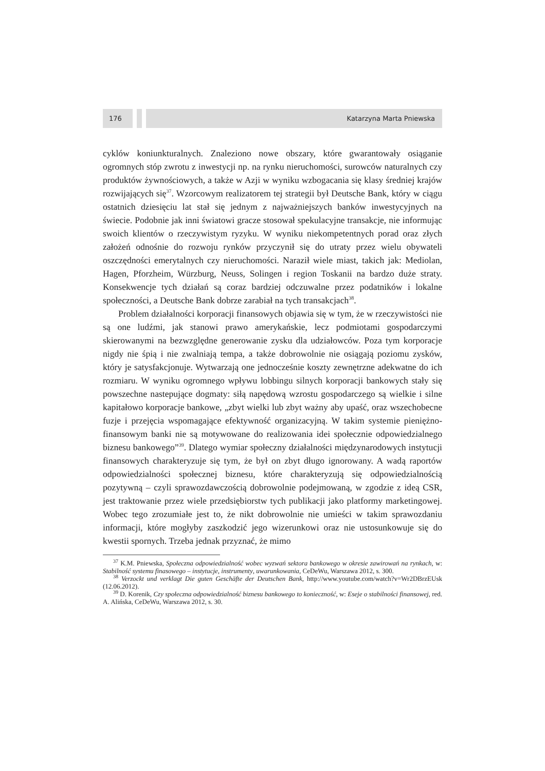176 Katarzyna Marta Pniewska
cyklów koniunkturalnych. Znaleziono nowe obszary, które gwarantowały osiąganie ogromnych stóp zwrotu z inwestycji np. na rynku nieruchomości, surowców naturalnych czy produktów żywnościowych, a także w Azji w wyniku wzbogacania się klasy średniej krajów rozwijających się<sup>37</sup>. Wzorcowym realizatorem tej strategii był Deutsche Bank, który w ciągu ostatnich dziesięciu lat stał się jednym z najważniejszych banków inwestycyjnych na świecie. Podobnie jak inni światowi gracze stosował spekulacyjne transakcje, nie informując swoich klientów o rzeczywistym ryzyku. W wyniku niekompetentnych porad oraz złych założeń odnośnie do rozwoju rynków przyczynił się do utraty przez wielu obywateli oszczędności emerytalnych czy nieruchomości. Naraził wiele miast, takich jak: Mediolan, Hagen, Pforzheim, Würzburg, Neuss, Solingen i region Toskanii na bardzo duże straty. Konsekwencje tych działań są coraz bardziej odczuwalne przez podatników i lokalne społeczności, a Deutsche Bank dobrze zarabiał na tych transakcjach<sup>38</sup>.
Problem działalności korporacji finansowych objawia się w tym, że w rzeczywistości nie są one ludźmi, jak stanowi prawo amerykańskie, lecz podmiotami gospodarczymi skierowanymi na bezwzględne generowanie zysku dla udziałowców. Poza tym korporacje nigdy nie śpią i nie zwalniają tempa, a także dobrowolnie nie osiągają poziomu zysków, który je satysfakcjonuje. Wytwarzają one jednocześnie koszty zewnętrzne adekwatne do ich rozmiaru. W wyniku ogromnego wpływu lobbingu silnych korporacji bankowych stały się powszechne nastepujące dogmaty: siłą napędową wzrostu gospodarczego są wielkie i silne kapitałowo korporacje bankowe, „zbyt wielki lub zbyt ważny aby upaść, oraz wszechobecne fuzje i przejęcia wspomagające efektywność organizacyjną. W takim systemie pieniężno-finansowym banki nie są motywowane do realizowania idei społecznie odpowiedzialnego biznesu bankowego”<sup>39</sup>. Dlatego wymiar społeczny działalności międzynarodowych instytucji finansowych charakteryzuje się tym, że był on zbyt długo ignorowany. A wadą raportów odpowiedzialności społecznej biznesu, które charakteryzują się odpowiedzialnością pozytywną – czyli sprawozdawczością dobrowolnie podejmowaną, w zgodzie z ideą CSR, jest traktowanie przez wiele przedsiębiorstw tych publikacji jako platformy marketingowej. Wobec tego zrozumiałe jest to, że nikt dobrowolnie nie umieści w takim sprawozdaniu informacji, które mogłyby zaszkodzić jego wizerunkowi oraz nie ustosunkowuje się do kwestii spornych. Trzeba jednak przyznać, że mimo
<sup>37</sup> K.M. Pniewska, Społeczna odpowiedzialność wobec wyzwań sektora bankowego w okresie zawirowań na rynkach, w: Stabilność systemu finasowego – instytucje, instrumenty, uwarunkowania, CeDeWu, Warszawa 2012, s. 300.
<sup>38</sup> Verzockt und verklagt Die guten Geschäfte der Deutschen Bank, http://www.youtube.com/watch?v=Wr2DBrzEUsk (12.06.2012).
<sup>39</sup> D. Korenik, Czy społeczna odpowiedzialność biznesu bankowego to konieczność, w: Eseje o stabilności finansowej, red. A. Alińska, CeDeWu, Warszawa 2012, s. 30.